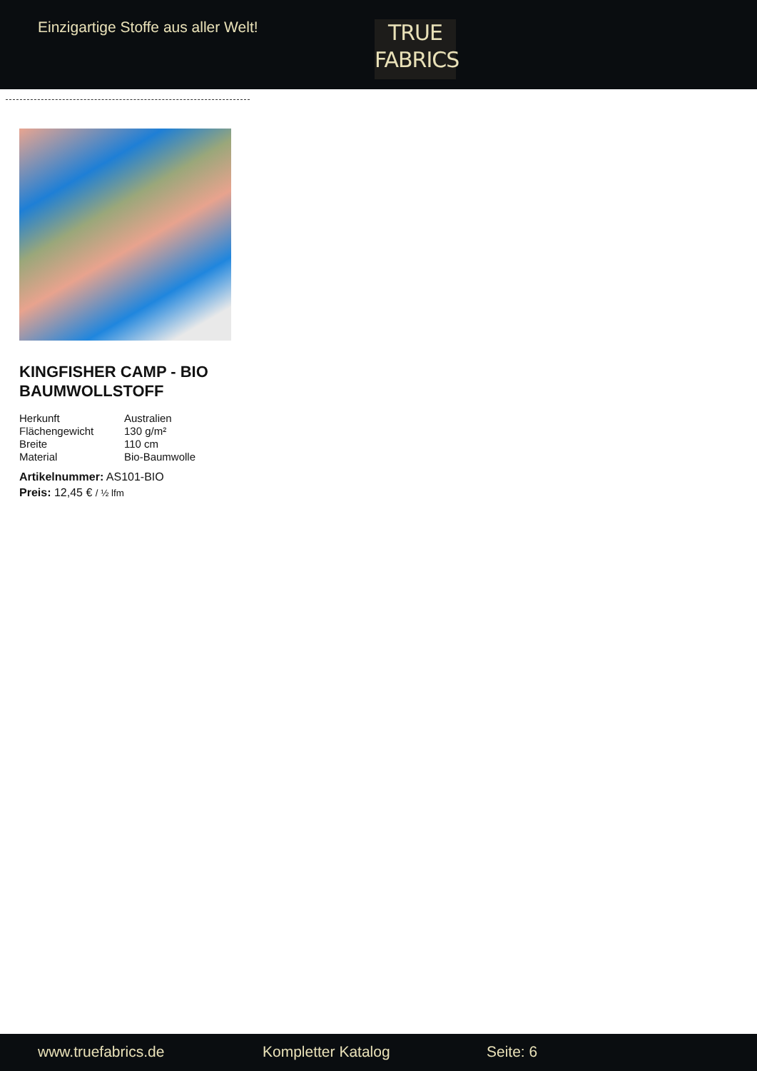Einzigartige Stoffe aus aller Welt!
TRUE
FABRICS
KINGFISHER CAMP - BIO BAUMWOLLSTOFF
| Herkunft | Australien |
| Flächengewicht | 130 g/m² |
| Breite | 110 cm |
| Material | Bio-Baumwolle |
Artikelnummer: AS101-BIO
Preis: 12,45 € / ½ lfm
www.truefabrics.de Kompletter Katalog Seite: 6